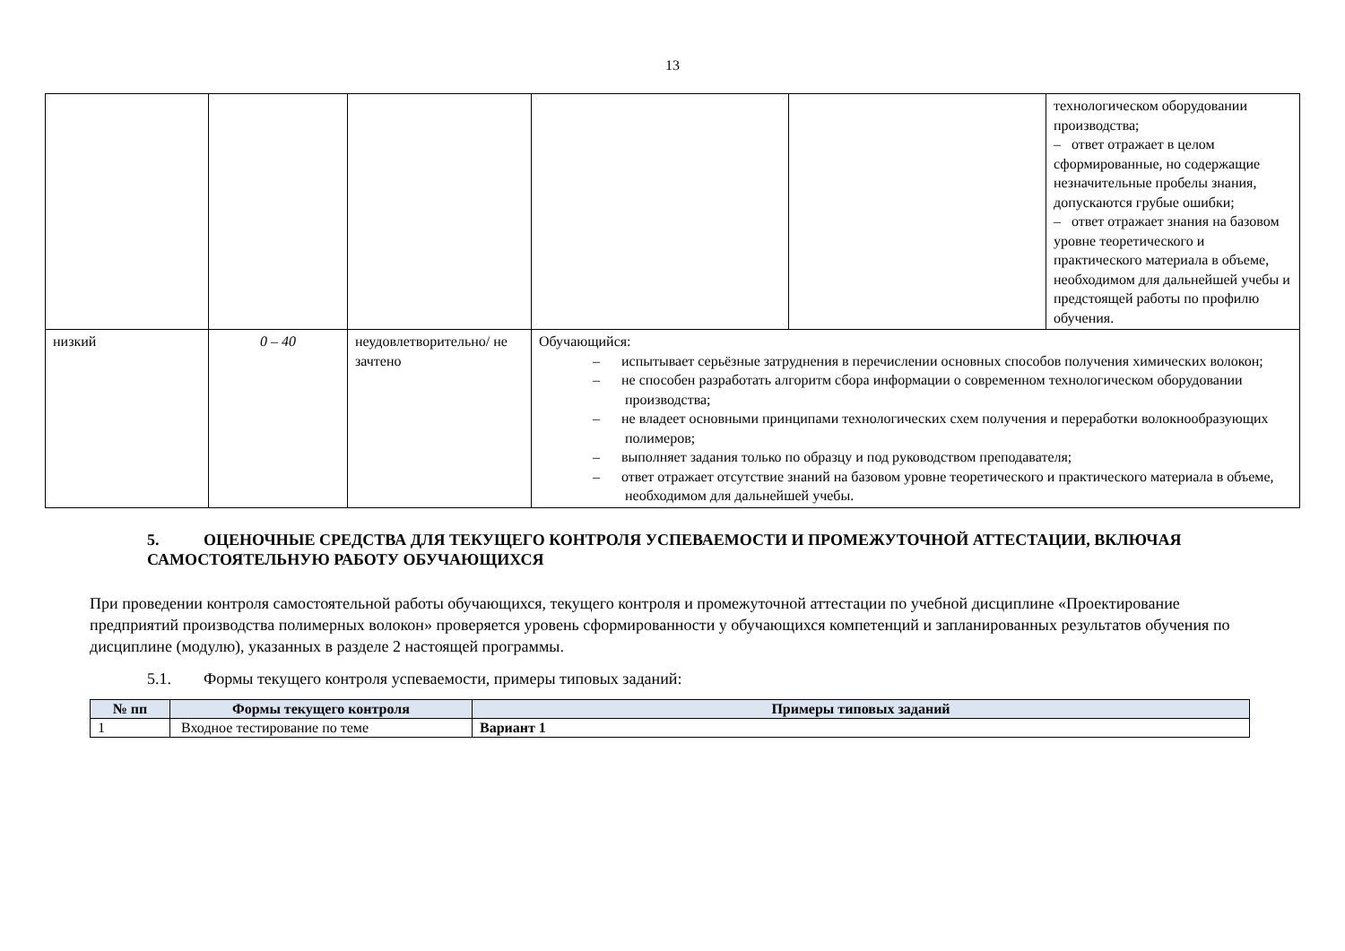13
| | | | | | технологическом оборудовании производства; – ответ отражает в целом сформированные, но содержащие незначительные пробелы знания, допускаются грубые ошибки; – ответ отражает знания на базовом уровне теоретического и практического материала в объеме, необходимом для дальнейшей учебы и предстоящей работы по профилю обучения. |
| низкий | 0 – 40 | неудовлетворительно/ не зачтено | Обучающийся: – испытывает серьёзные затруднения в перечислении основных способов получения химических волокон; – не способен разработать алгоритм сбора информации о современном технологическом оборудовании производства; – не владеет основными принципами технологических схем получения и переработки волокнообразующих полимеров; – выполняет задания только по образцу и под руководством преподавателя; – ответ отражает отсутствие знаний на базовом уровне теоретического и практического материала в объеме, необходимом для дальнейшей учебы. | | |
5. ОЦЕНОЧНЫЕ СРЕДСТВА ДЛЯ ТЕКУЩЕГО КОНТРОЛЯ УСПЕВАЕМОСТИ И ПРОМЕЖУТОЧНОЙ АТТЕСТАЦИИ, ВКЛЮЧАЯ САМОСТОЯТЕЛЬНУЮ РАБОТУ ОБУЧАЮЩИХСЯ
При проведении контроля самостоятельной работы обучающихся, текущего контроля и промежуточной аттестации по учебной дисциплине «Проектирование предприятий производства полимерных волокон» проверяется уровень сформированности у обучающихся компетенций и запланированных результатов обучения по дисциплине (модулю), указанных в разделе 2 настоящей программы.
5.1. Формы текущего контроля успеваемости, примеры типовых заданий:
| № пп | Формы текущего контроля | Примеры типовых заданий |
| --- | --- | --- |
| 1 | Входное тестирование по теме | Вариант 1 |